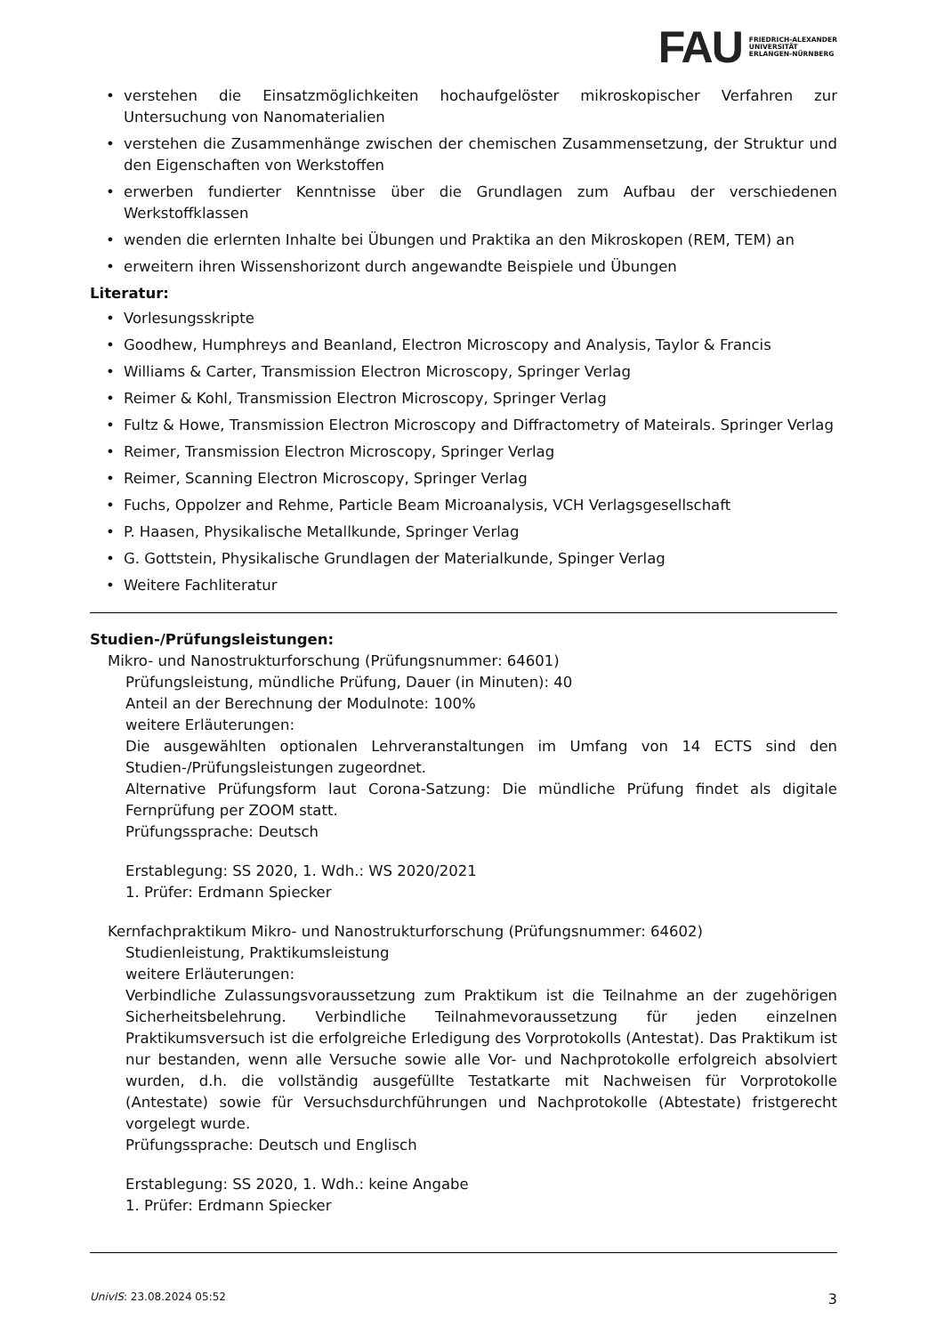FAU FRIEDRICH-ALEXANDER
UNIVERSITÄT
ERLANGEN-NÜRNBERG
verstehen die Einsatzmöglichkeiten hochaufgelöster mikroskopischer Verfahren zur Untersuchung von Nanomaterialien
verstehen die Zusammenhänge zwischen der chemischen Zusammensetzung, der Struktur und den Eigenschaften von Werkstoffen
erwerben fundierter Kenntnisse über die Grundlagen zum Aufbau der verschiedenen Werkstoffklassen
wenden die erlernten Inhalte bei Übungen und Praktika an den Mikroskopen (REM, TEM) an
erweitern ihren Wissenshorizont durch angewandte Beispiele und Übungen
Literatur:
Vorlesungsskripte
Goodhew, Humphreys and Beanland, Electron Microscopy and Analysis, Taylor & Francis
Williams & Carter, Transmission Electron Microscopy, Springer Verlag
Reimer & Kohl, Transmission Electron Microscopy, Springer Verlag
Fultz & Howe, Transmission Electron Microscopy and Diffractometry of Mateirals. Springer Verlag
Reimer, Transmission Electron Microscopy, Springer Verlag
Reimer, Scanning Electron Microscopy, Springer Verlag
Fuchs, Oppolzer and Rehme, Particle Beam Microanalysis, VCH Verlagsgesellschaft
P. Haasen, Physikalische Metallkunde, Springer Verlag
G. Gottstein, Physikalische Grundlagen der Materialkunde, Spinger Verlag
Weitere Fachliteratur
Studien-/Prüfungsleistungen:
Mikro- und Nanostrukturforschung (Prüfungsnummer: 64601)
Prüfungsleistung, mündliche Prüfung, Dauer (in Minuten): 40
Anteil an der Berechnung der Modulnote: 100%
weitere Erläuterungen:
Die ausgewählten optionalen Lehrveranstaltungen im Umfang von 14 ECTS sind den Studien-/Prüfungsleistungen zugeordnet.
Alternative Prüfungsform laut Corona-Satzung: Die mündliche Prüfung findet als digitale Fernprüfung per ZOOM statt.
Prüfungssprache: Deutsch
Erstablegung: SS 2020, 1. Wdh.: WS 2020/2021
1. Prüfer: Erdmann Spiecker
Kernfachpraktikum Mikro- und Nanostrukturforschung (Prüfungsnummer: 64602)
Studienleistung, Praktikumsleistung
weitere Erläuterungen:
Verbindliche Zulassungsvoraussetzung zum Praktikum ist die Teilnahme an der zugehörigen Sicherheitsbelehrung. Verbindliche Teilnahmevoraussetzung für jeden einzelnen Praktikumsversuch ist die erfolgreiche Erledigung des Vorprotokolls (Antestat). Das Praktikum ist nur bestanden, wenn alle Versuche sowie alle Vor- und Nachprotokolle erfolgreich absolviert wurden, d.h. die vollständig ausgefüllte Testatkarte mit Nachweisen für Vorprotokolle (Antestate) sowie für Versuchsdurchführungen und Nachprotokolle (Abtestate) fristgerecht vorgelegt wurde.
Prüfungssprache: Deutsch und Englisch
Erstablegung: SS 2020, 1. Wdh.: keine Angabe
1. Prüfer: Erdmann Spiecker
UnivIS: 23.08.2024 05:52 3